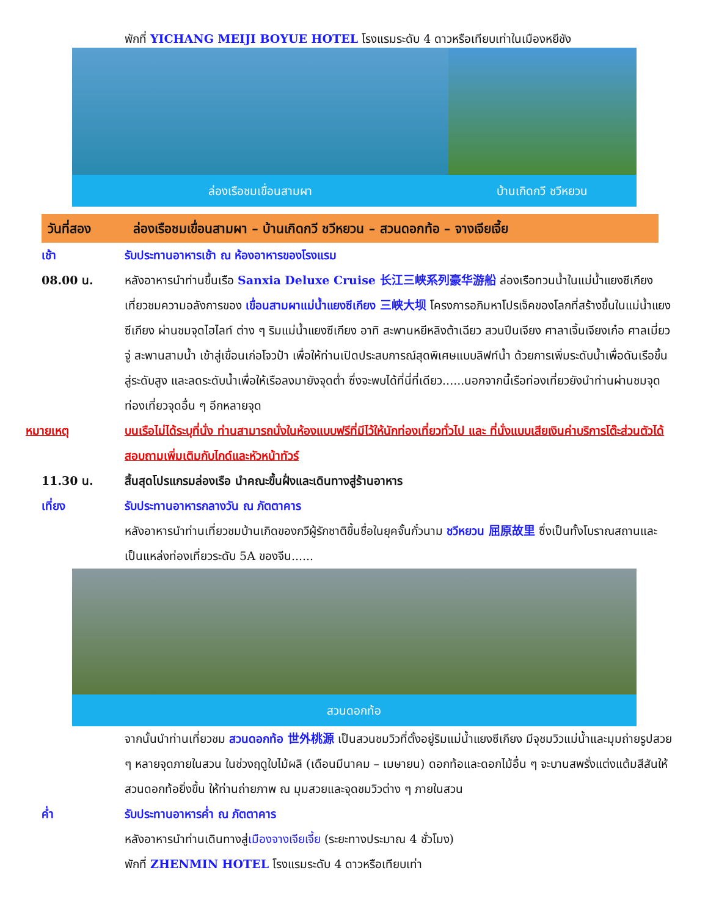พักที่ YICHANG MEIJI BOYUE HOTEL โรงแรมระดับ 4 ดาวหรือเทียบเท่าในเมืองหยีชัง
ล่องเรือชมเขื่อนสามผา บ้านเกิดกวี ชวีหยวน
วันที่สอง ล่องเรือชมเขื่อนสามผา – บ้านเกิดกวี ชวีหยวน – สวนดอกท้อ – จางเจียเจี้ย
เช้า รับประทานอาหารเช้า ณ ห้องอาหารของโรงแรม
08.00 น. หลังอาหารนำท่านขึ้นเรือ Sanxia Deluxe Cruise 长江三峡系列豪华游船 ล่องเรือทวนน้ำในแม่น้ำแยงซีเกียงเที่ยวชมความอลังการของ เขื่อนสามผาแม่น้ำแยงซีเกียง 三峡大坝 โครงการอภิมหาโปรเจ็คของโลกที่สร้างขึ้นในแม่น้ำแยงซีเกียง ผ่านชมจุดไฮไลท์ ต่าง ๆ ริมแม่น้ำแยงซีเกียง อาทิ สะพานหยีหลิงต้าเฉียว สวนปีนเจียง ศาลาเจิ้นเจียงเก๋อ ศาลเมี่ยวจู่ สะพานสามน้ำ เข้าสู่เขื่อนเก่อโจวป้า เพื่อให้ท่านเปิดประสบการณ์สุดพิเศษแบบลิฟท์น้ำ ด้วยการเพิ่มระดับน้ำเพื่อดันเรือขึ้นสู่ระดับสูง และลดระดับน้ำเพื่อให้เรือลงมายังจุดต่ำ ซึ่งจะพบได้ที่นี่ที่เดียว......นอกจากนี้เรือท่องเที่ยวยังนำท่านผ่านชมจุดท่องเที่ยวจุดอื่น ๆ อีกหลายจุด
หมายเหตุ บนเรือไม่ได้ระบุที่นั่ง ท่านสามารถนั่งในห้องแบบฟรีที่มีไว้ให้นักท่องเที่ยวทั่วไป และ ที่นั่งแบบเสียเงินค่าบริการโต๊ะส่วนตัวได้ สอบถามเพิ่มเติมกับไกด์และหัวหน้าทัวร์
11.30 น. สิ้นสุดโปรแกรมล่องเรือ นำคณะขึ้นฝั่งและเดินทางสู่ร้านอาหาร
เที่ยง รับประทานอาหารกลางวัน ณ ภัตตาคาร
หลังอาหารนำท่านเที่ยวชมบ้านเกิดของกวีผู้รักชาติขึ้นชื่อในยุคจั้นกั๋วนาม ชวีหยวน 屈原故里 ซึ่งเป็นทั้งโบราณสถานและเป็นแหล่งท่องเที่ยวระดับ 5A ของจีน......
สวนดอกท้อ
จากนั้นนำท่านเที่ยวชม สวนดอกท้อ 世外桃源 เป็นสวนชมวิวที่ตั้งอยู่ริมแม่น้ำแยงซีเกียง มีจุชมวิวแม่น้ำและมุมถ่ายรูปสวย ๆ หลายจุดภายในสวน ในช่วงฤดูใบไม้ผลิ (เดือนมีนาคม – เมษายน) ดอกท้อและดอกไม้อื่น ๆ จะบานสพรั่งแต่งแต้มสีสันให้สวนดอกท้อยิ่งขึ้น ให้ท่านถ่ายภาพ ณ มุมสวยและจุดชมวิวต่าง ๆ ภายในสวน
ค่ำ รับประทานอาหารค่ำ ณ ภัตตาคาร
หลังอาหารนำท่านเดินทางสู่เมืองจางเจียเจี้ย (ระยะทางประมาณ 4 ชั่วโมง)
พักที่ ZHENMIN HOTEL โรงแรมระดับ 4 ดาวหรือเทียบเท่า